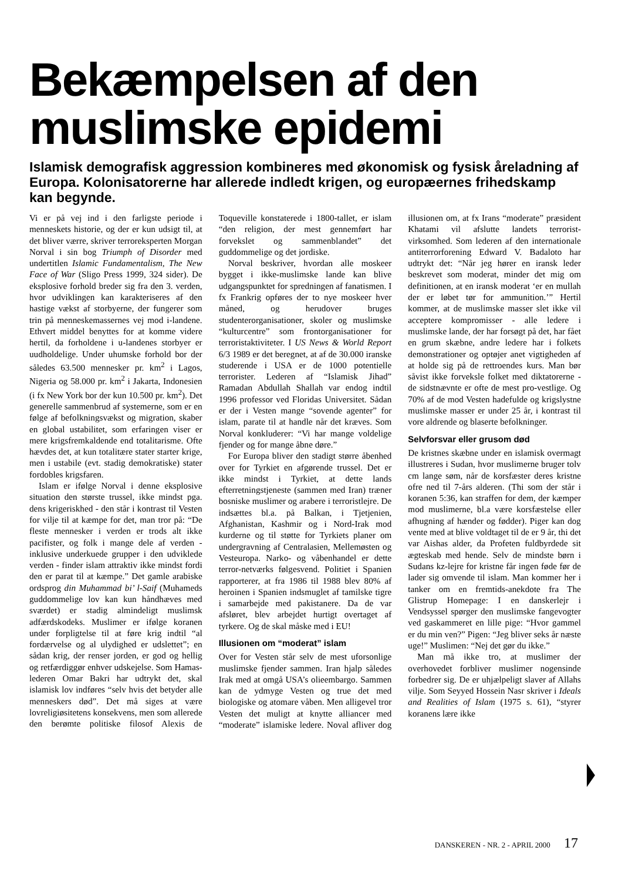Bekæmpelsen af den muslimske epidemi
Islamisk demografisk aggression kombineres med økonomisk og fysisk åreladning af Europa. Kolonisatorerne har allerede indledt krigen, og europæernes frihedskamp kan begynde.
Vi er på vej ind i den farligste periode i menneskets historie, og der er kun udsigt til, at det bliver værre, skriver terroreksperten Morgan Norval i sin bog Triumph of Disorder med undertitlen Islamic Fundamentalism, The New Face of War (Sligo Press 1999, 324 sider). De eksplosive forhold breder sig fra den 3. verden, hvor udviklingen kan karakteriseres af den hastige vækst af storbyerne, der fungerer som trin på menneskemassernes vej mod i-landene. Ethvert middel benyttes for at komme videre hertil, da forholdene i u-landenes storbyer er uudholdelige. Under uhumske forhold bor der således 63.500 mennesker pr. km<sup>2</sup> i Lagos, Nigeria og 58.000 pr. km<sup>2</sup> i Jakarta, Indonesien (i fx New York bor der kun 10.500 pr. km<sup>2</sup>). Det generelle sammenbrud af systemerne, som er en følge af befolkningsvækst og migration, skaber en global ustabilitet, som erfaringen viser er mere krigsfremkaldende end totalitarisme. Ofte hævdes det, at kun totalitære stater starter krige, men i ustabile (evt. stadig demokratiske) stater fordobles krigsfaren.
Islam er ifølge Norval i denne eksplosive situation den største trussel, ikke mindst pga. dens krigeriskhed - den står i kontrast til Vesten for vilje til at kæmpe for det, man tror på: “De fleste mennesker i verden er trods alt ikke pacifister, og folk i mange dele af verden - inklusive underkuede grupper i den udviklede verden - finder islam attraktiv ikke mindst fordi den er parat til at kæmpe.” Det gamle arabiske ordsprog din Muhammad bi’ l-Saif (Muhameds guddommelige lov kan kun håndhæves med sværdet) er stadig almindeligt muslimsk adfærdskodeks. Muslimer er ifølge koranen under forpligtelse til at føre krig indtil “al fordærvelse og al ulydighed er udslettet”; en sådan krig, der renser jorden, er god og hellig og retfærdiggør enhver udskejelse. Som Hamas-lederen Omar Bakri har udtrykt det, skal islamisk lov indføres “selv hvis det betyder alle menneskers død”. Det må siges at være lovreligiøsitetens konsekvens, men som allerede den berømte politiske filosof Alexis de Toqueville konstaterede i 1800-tallet, er islam “den religion, der mest gennemført har forvekslet og sammenblandet” det guddommelige og det jordiske.
Norval beskriver, hvordan alle moskeer bygget i ikke-muslimske lande kan blive udgangspunktet for spredningen af fanatismen. I fx Frankrig opføres der to nye moskeer hver måned, og herudover bruges studenterorganisationer, skoler og muslimske “kulturcentre” som frontorganisationer for terroristaktiviteter. I US News & World Report 6/3 1989 er det beregnet, at af de 30.000 iranske studerende i USA er de 1000 potentielle terrorister. Lederen af “Islamisk Jihad” Ramadan Abdullah Shallah var endog indtil 1996 professor ved Floridas Universitet. Sådan er der i Vesten mange “sovende agenter” for islam, parate til at handle når det kræves. Som Norval konkluderer: “Vi har mange voldelige fjender og for mange åbne døre.”
For Europa bliver den stadigt større åbenhed over for Tyrkiet en afgørende trussel. Det er ikke mindst i Tyrkiet, at dette lands efterretningstjeneste (sammen med Iran) træner bosniske muslimer og arabere i terroristlejre. De indsættes bl.a. på Balkan, i Tjetjenien, Afghanistan, Kashmir og i Nord-Irak mod kurderne og til støtte for Tyrkiets planer om undergravning af Centralasien, Mellemøsten og Vesteuropa. Narko- og våbenhandel er dette terror-netværks følgesvend. Politiet i Spanien rapporterer, at fra 1986 til 1988 blev 80% af heroinen i Spanien indsmuglet af tamilske tigre i samarbejde med pakistanere. Da de var afsløret, blev arbejdet hurtigt overtaget af tyrkere. Og de skal måske med i EU!
Illusionen om “moderat” islam
Over for Vesten står selv de mest uforsonlige muslimske fjender sammen. Iran hjalp således Irak med at omgå USA’s olieembargo. Sammen kan de ydmyge Vesten og true det med biologiske og atomare våben. Men alligevel tror Vesten det muligt at knytte alliancer med “moderate” islamiske ledere. Noval afliver dog illusionen om, at fx Irans “moderate” præsident Khatami vil afslutte landets terrorist-virksomhed. Som lederen af den internationale antiterrorforening Edward V. Badaloto har udtrykt det: “Når jeg hører en iransk leder beskrevet som moderat, minder det mig om definitionen, at en iransk moderat ‘er en mullah der er løbet tør for ammunition.’” Hertil kommer, at de muslimske masser slet ikke vil acceptere kompromisser - alle ledere i muslimske lande, der har forsøgt på det, har fået en grum skæbne, andre ledere har i folkets demonstrationer og optøjer anet vigtigheden af at holde sig på de rettroendes kurs. Man bør såvist ikke forveksle folket med diktatorerne - de sidstnævnte er ofte de mest pro-vestlige. Og 70% af de mod Vesten hadefulde og krigslystne muslimske masser er under 25 år, i kontrast til vore aldrende og blaserte befolkninger.
Selvforsvar eller grusom død
De kristnes skæbne under en islamisk overmagt illustreres i Sudan, hvor muslimerne bruger tolv cm lange søm, når de korsfæster deres kristne ofre ned til 7-års alderen. (Thi som der står i koranen 5:36, kan straffen for dem, der kæmper mod muslimerne, bl.a være korsfæstelse eller afhugning af hænder og fødder). Piger kan dog vente med at blive voldtaget til de er 9 år, thi det var Aishas alder, da Profeten fuldbyrdede sit ægteskab med hende. Selv de mindste børn i Sudans kz-lejre for kristne får ingen føde før de lader sig omvende til islam. Man kommer her i tanker om en fremtids-anekdote fra The Glistrup Homepage: I en danskerlejr i Vendsyssel spørger den muslimske fangevogter ved gaskammeret en lille pige: “Hvor gammel er du min ven?” Pigen: “Jeg bliver seks år næste uge!” Muslimen: “Nej det gør du ikke.”
Man må ikke tro, at muslimer der overhovedet forbliver muslimer nogensinde forbedrer sig. De er uhjælpeligt slaver af Allahs vilje. Som Seyyed Hossein Nasr skriver i Ideals and Realities of Islam (1975 s. 61), “styrer koranens lære ikke
DANSKEREN - NR. 2 - APRIL 2000 17